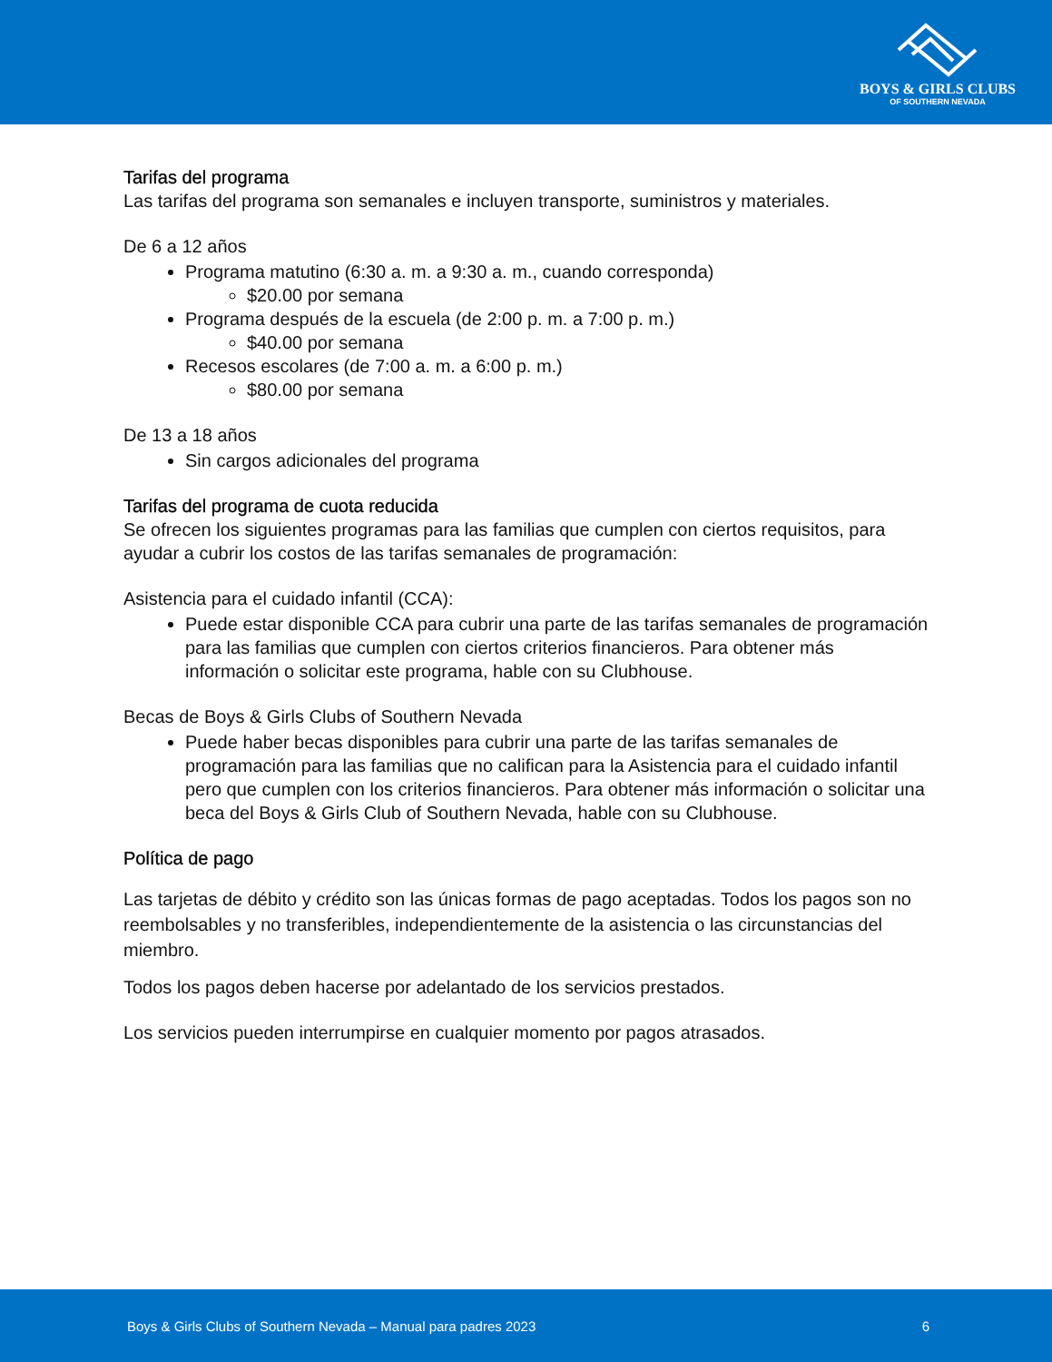BOYS & GIRLS CLUBS
OF SOUTHERN NEVADA
Tarifas del programa
Las tarifas del programa son semanales e incluyen transporte, suministros y materiales.
De 6 a 12 años
Programa matutino (6:30 a. m. a 9:30 a. m., cuando corresponda)
$20.00 por semana
Programa después de la escuela (de 2:00 p. m. a 7:00 p. m.)
$40.00 por semana
Recesos escolares (de 7:00 a. m. a 6:00 p. m.)
$80.00 por semana
De 13 a 18 años
Sin cargos adicionales del programa
Tarifas del programa de cuota reducida
Se ofrecen los siguientes programas para las familias que cumplen con ciertos requisitos, para ayudar a cubrir los costos de las tarifas semanales de programación:
Asistencia para el cuidado infantil (CCA):
Puede estar disponible CCA para cubrir una parte de las tarifas semanales de programación para las familias que cumplen con ciertos criterios financieros. Para obtener más información o solicitar este programa, hable con su Clubhouse.
Becas de Boys & Girls Clubs of Southern Nevada
Puede haber becas disponibles para cubrir una parte de las tarifas semanales de programación para las familias que no califican para la Asistencia para el cuidado infantil pero que cumplen con los criterios financieros. Para obtener más información o solicitar una beca del Boys & Girls Club of Southern Nevada, hable con su Clubhouse.
Política de pago
Las tarjetas de débito y crédito son las únicas formas de pago aceptadas. Todos los pagos son no reembolsables y no transferibles, independientemente de la asistencia o las circunstancias del miembro.
Todos los pagos deben hacerse por adelantado de los servicios prestados.
Los servicios pueden interrumpirse en cualquier momento por pagos atrasados.
Boys & Girls Clubs of Southern Nevada – Manual para padres 2023 6